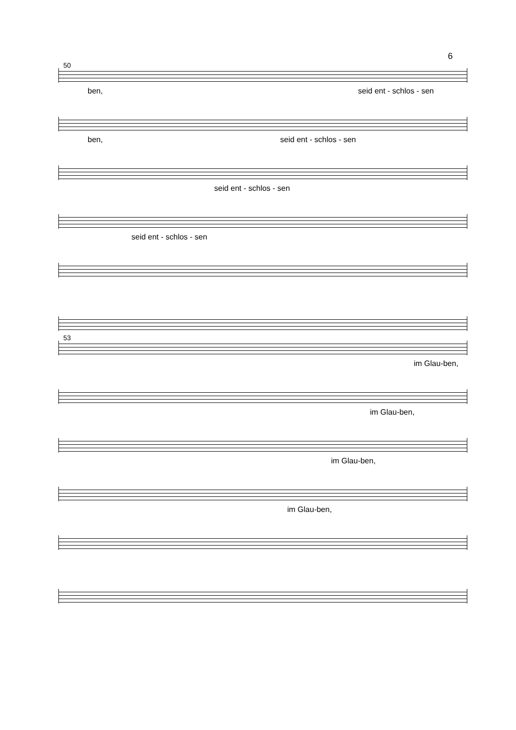6
50
ben, seid ent - schlos - sen
ben, seid ent - schlos - sen
seid ent - schlos - sen
seid ent - schlos - sen
53
im Glau-ben,
im Glau-ben,
im Glau-ben,
im Glau-ben,